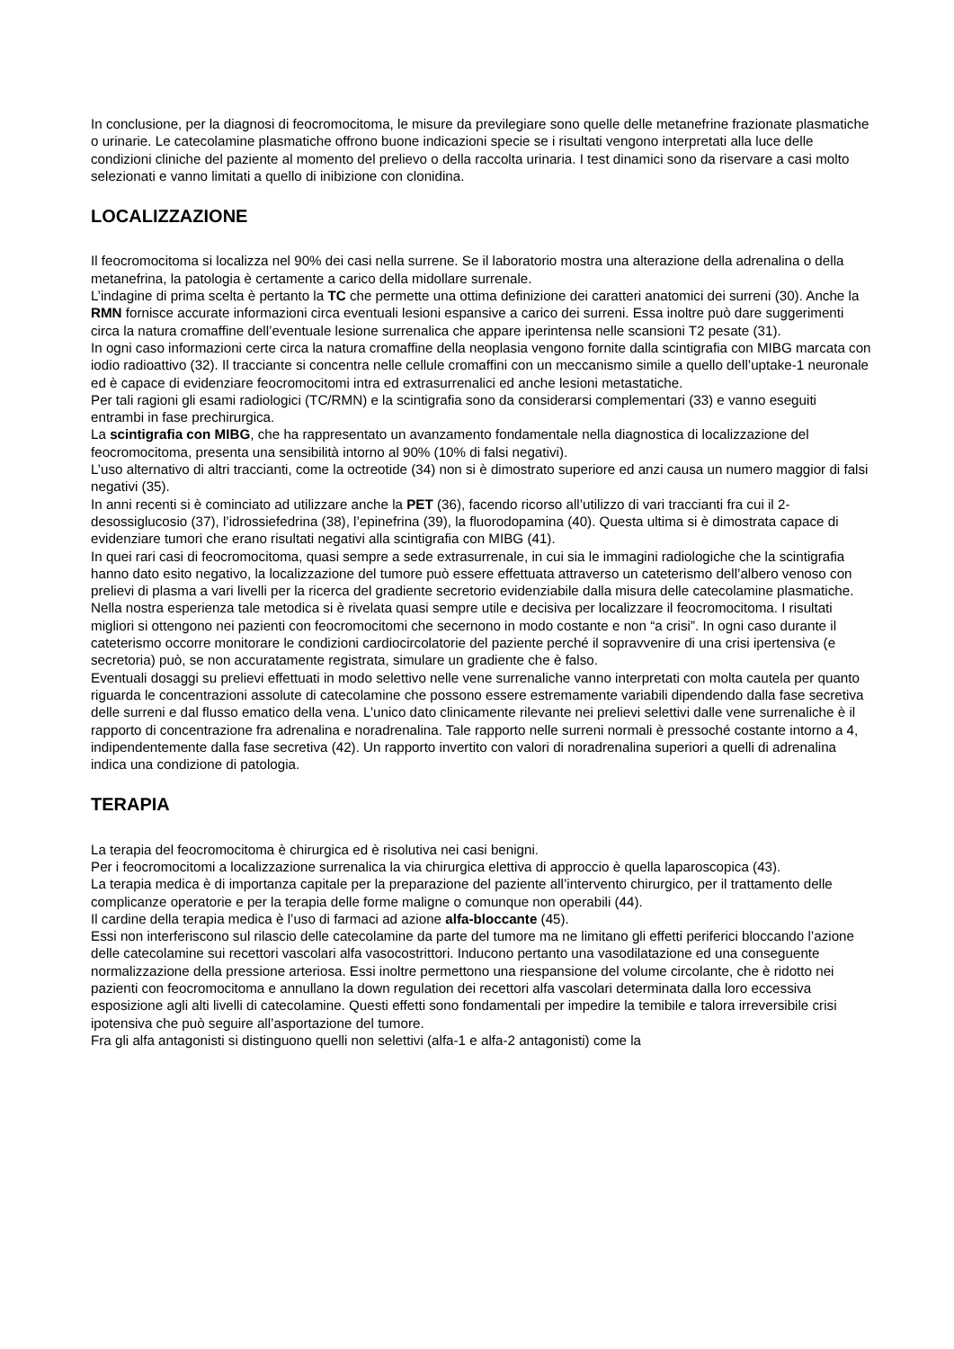In conclusione, per la diagnosi di feocromocitoma, le misure da previlegiare sono quelle delle metanefrine frazionate plasmatiche o urinarie. Le catecolamine plasmatiche offrono buone indicazioni specie se i risultati vengono interpretati alla luce delle condizioni cliniche del paziente al momento del prelievo o della raccolta urinaria. I test dinamici sono da riservare a casi molto selezionati e vanno limitati a quello di inibizione con clonidina.
LOCALIZZAZIONE
Il feocromocitoma si localizza nel 90% dei casi nella surrene. Se il laboratorio mostra una alterazione della adrenalina o della metanefrina, la patologia è certamente a carico della midollare surrenale.
L’indagine di prima scelta è pertanto la TC che permette una ottima definizione dei caratteri anatomici dei surreni (30). Anche la RMN fornisce accurate informazioni circa eventuali lesioni espansive a carico dei surreni. Essa inoltre può dare suggerimenti circa la natura cromaffine dell’eventuale lesione surrenalica che appare iperintensa nelle scansioni T2 pesate (31).
In ogni caso informazioni certe circa la natura cromaffine della neoplasia vengono fornite dalla scintigrafia con MIBG marcata con iodio radioattivo (32). Il tracciante si concentra nelle cellule cromaffini con un meccanismo simile a quello dell’uptake-1 neuronale ed è capace di evidenziare feocromocitomi intra ed extrasurrenalici ed anche lesioni metastatiche.
Per tali ragioni gli esami radiologici (TC/RMN) e la scintigrafia sono da considerarsi complementari (33) e vanno eseguiti entrambi in fase prechirurgica.
La scintigrafia con MIBG, che ha rappresentato un avanzamento fondamentale nella diagnostica di localizzazione del feocromocitoma, presenta una sensibilità intorno al 90% (10% di falsi negativi).
L’uso alternativo di altri traccianti, come la octreotide (34) non si è dimostrato superiore ed anzi causa un numero maggior di falsi negativi (35).
In anni recenti si è cominciato ad utilizzare anche la PET (36), facendo ricorso all’utilizzo di vari traccianti fra cui il 2-desossiglucosio (37), l’idrossiefedrina (38), l’epinefrina (39), la fluorodopamina (40). Questa ultima si è dimostrata capace di evidenziare tumori che erano risultati negativi alla scintigrafia con MIBG (41).
In quei rari casi di feocromocitoma, quasi sempre a sede extrasurrenale, in cui sia le immagini radiologiche che la scintigrafia hanno dato esito negativo, la localizzazione del tumore può essere effettuata attraverso un cateterismo dell’albero venoso con prelievi di plasma a vari livelli per la ricerca del gradiente secretorio evidenziabile dalla misura delle catecolamine plasmatiche.
Nella nostra esperienza tale metodica si è rivelata quasi sempre utile e decisiva per localizzare il feocromocitoma. I risultati migliori si ottengono nei pazienti con feocromocitomi che secernono in modo costante e non “a crisi”. In ogni caso durante il cateterismo occorre monitorare le condizioni cardiocircolatorie del paziente perché il sopravvenire di una crisi ipertensiva (e secretoria) può, se non accuratamente registrata, simulare un gradiente che è falso.
Eventuali dosaggi su prelievi effettuati in modo selettivo nelle vene surrenaliche vanno interpretati con molta cautela per quanto riguarda le concentrazioni assolute di catecolamine che possono essere estremamente variabili dipendendo dalla fase secretiva delle surreni e dal flusso ematico della vena. L’unico dato clinicamente rilevante nei prelievi selettivi dalle vene surrenaliche è il rapporto di concentrazione fra adrenalina e noradrenalina. Tale rapporto nelle surreni normali è pressoché costante intorno a 4, indipendentemente dalla fase secretiva (42). Un rapporto invertito con valori di noradrenalina superiori a quelli di adrenalina indica una condizione di patologia.
TERAPIA
La terapia del feocromocitoma è chirurgica ed è risolutiva nei casi benigni.
Per i feocromocitomi a localizzazione surrenalica la via chirurgica elettiva di approccio è quella laparoscopica (43).
La terapia medica è di importanza capitale per la preparazione del paziente all’intervento chirurgico, per il trattamento delle complicanze operatorie e per la terapia delle forme maligne o comunque non operabili (44).
Il cardine della terapia medica è l’uso di farmaci ad azione alfa-bloccante (45).
Essi non interferiscono sul rilascio delle catecolamine da parte del tumore ma ne limitano gli effetti periferici bloccando l’azione delle catecolamine sui recettori vascolari alfa vasocostrittori. Inducono pertanto una vasodilatazione ed una conseguente normalizzazione della pressione arteriosa. Essi inoltre permettono una riespansione del volume circolante, che è ridotto nei pazienti con feocromocitoma e annullano la down regulation dei recettori alfa vascolari determinata dalla loro eccessiva esposizione agli alti livelli di catecolamine. Questi effetti sono fondamentali per impedire la temibile e talora irreversibile crisi ipotensiva che può seguire all’asportazione del tumore.
Fra gli alfa antagonisti si distinguono quelli non selettivi (alfa-1 e alfa-2 antagonisti) come la